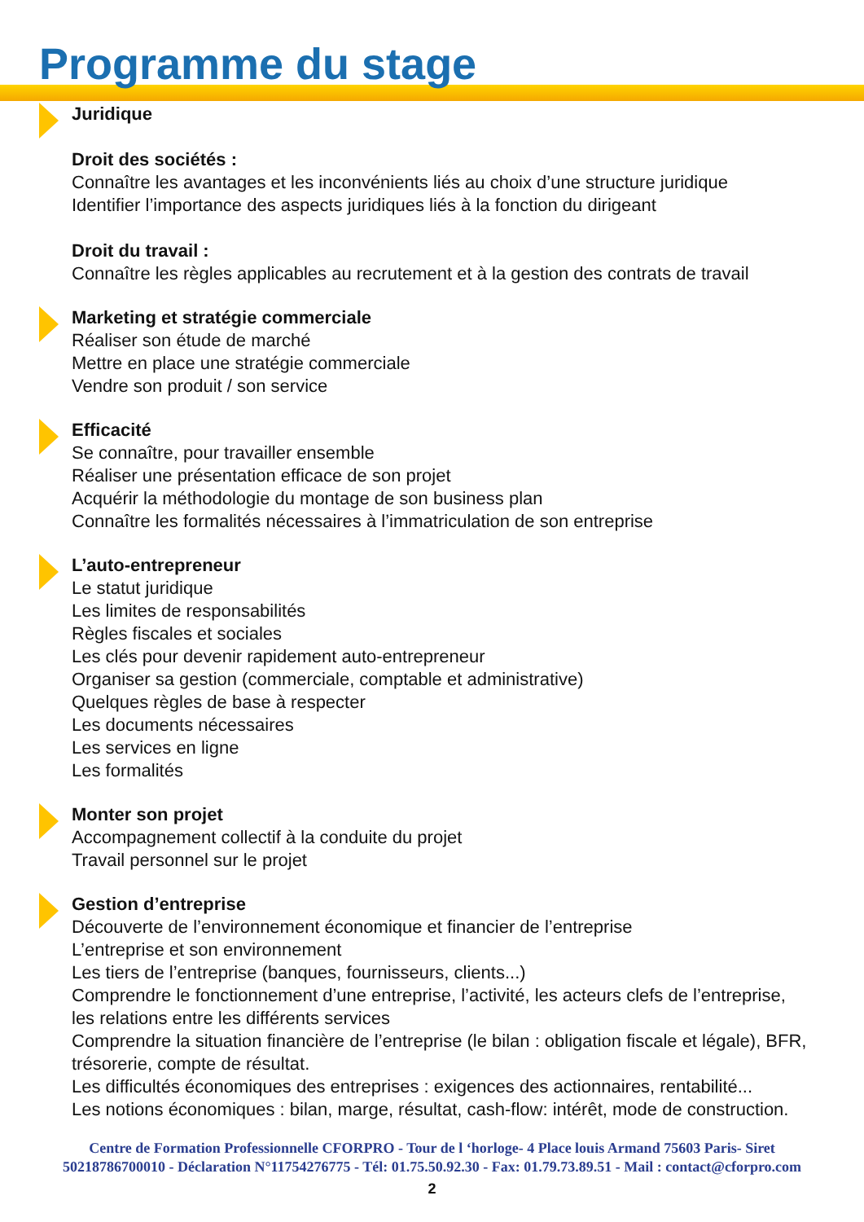Programme du stage
Juridique
Droit des sociétés :
Connaître les avantages et les inconvénients liés au choix d’une structure juridique
Identifier l’importance des aspects juridiques liés à la fonction du dirigeant
Droit du travail :
Connaître les règles applicables au recrutement et à la gestion des contrats de travail
Marketing et stratégie commerciale
Réaliser son étude de marché
Mettre en place une stratégie commerciale
Vendre son produit / son service
Efficacité
Se connaître, pour travailler ensemble
Réaliser une présentation efficace de son projet
Acquérir la méthodologie du montage de son business plan
Connaître les formalités nécessaires à l’immatriculation de son entreprise
L’auto-entrepreneur
Le statut juridique
Les limites de responsabilités
Règles fiscales et sociales
Les clés pour devenir rapidement auto-entrepreneur
Organiser sa gestion (commerciale, comptable et administrative)
Quelques règles de base à respecter
Les documents nécessaires
Les services en ligne
Les formalités
Monter son projet
Accompagnement collectif à la conduite du projet
Travail personnel sur le projet
Gestion d’entreprise
Découverte de l’environnement économique et financier de l’entreprise
L’entreprise et son environnement
Les tiers de l’entreprise (banques, fournisseurs, clients...)
Comprendre le fonctionnement d’une entreprise, l’activité, les acteurs clefs de l’entreprise, les relations entre les différents services
Comprendre la situation financière de l’entreprise (le bilan : obligation fiscale et légale), BFR, trésorerie, compte de résultat.
Les difficultés économiques des entreprises : exigences des actionnaires, rentabilité...
Les notions économiques : bilan, marge, résultat, cash-flow: intérêt, mode de construction.
Centre de Formation Professionnelle CFORPRO - Tour de l ‘horloge- 4 Place louis Armand 75603 Paris- Siret
50218786700010 - Déclaration N°11754276775 - Tél: 01.75.50.92.30 - Fax: 01.79.73.89.51 - Mail : contact@cforpro.com
2